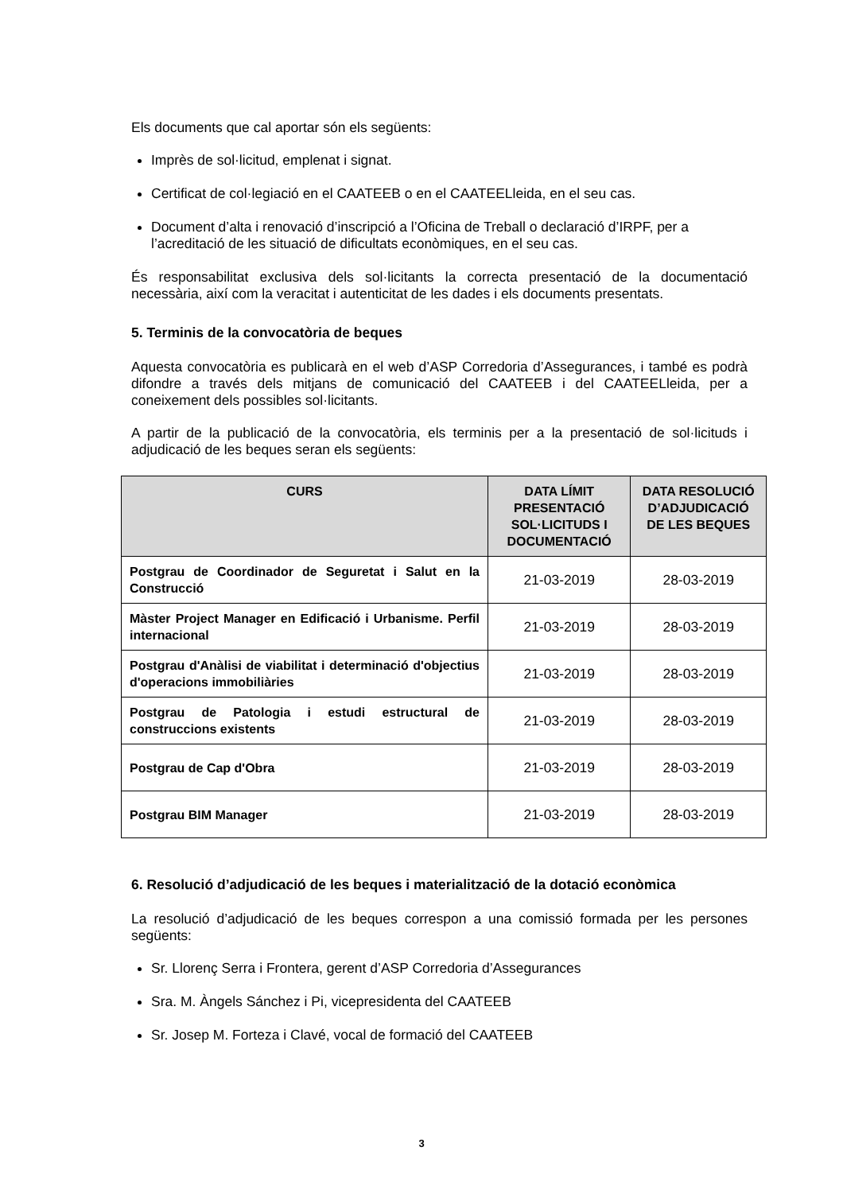Els documents que cal aportar són els següents:
Imprès de sol·licitud, emplenat i signat.
Certificat de col·legiació en el CAATEEB o en el CAATEELleida, en el seu cas.
Document d’alta i renovació d’inscripció a l’Oficina de Treball o declaració d’IRPF, per a l’acreditació de les situació de dificultats econòmiques, en el seu cas.
És responsabilitat exclusiva dels sol·licitants la correcta presentació de la documentació necessària, així com la veracitat i autenticitat de les dades i els documents presentats.
5. Terminis de la convocatòria de beques
Aquesta convocatòria es publicarà en el web d’ASP Corredoria d’Assegurances, i també es podrà difondre a través dels mitjans de comunicació del CAATEEB i del CAATEELleida, per a coneixement dels possibles sol·licitants.
A partir de la publicació de la convocatòria, els terminis per a la presentació de sol·licituds i adjudicació de les beques seran els següents:
| CURS | DATA LÍMIT PRESENTACIÓ SOL·LICITUDS I DOCUMENTACIÓ | DATA RESOLUCIÓ D’ADJUDICACIÓ DE LES BEQUES |
| --- | --- | --- |
| Postgrau de Coordinador de Seguretat i Salut en la Construcció | 21-03-2019 | 28-03-2019 |
| Màster Project Manager en Edificació i Urbanisme. Perfil internacional | 21-03-2019 | 28-03-2019 |
| Postgrau d'Anàlisi de viabilitat i determinació d'objectius d'operacions immobiliàries | 21-03-2019 | 28-03-2019 |
| Postgrau de Patologia i estudi estructural de construccions existents | 21-03-2019 | 28-03-2019 |
| Postgrau de Cap d'Obra | 21-03-2019 | 28-03-2019 |
| Postgrau BIM Manager | 21-03-2019 | 28-03-2019 |
6. Resolució d’adjudicació de les beques i materialització de la dotació econòmica
La resolució d’adjudicació de les beques correspon a una comissió formada per les persones següents:
Sr. Llorenç Serra i Frontera, gerent d’ASP Corredoria d’Assegurances
Sra. M. Àngels Sánchez i Pi, vicepresidenta del CAATEEB
Sr. Josep M. Forteza i Clavé, vocal de formació del CAATEEB
3